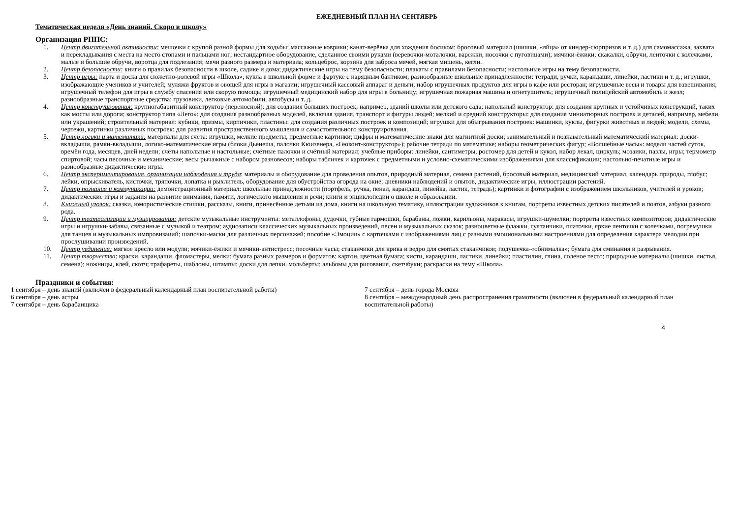ЕЖЕДНЕВНЫЙ ПЛАН НА СЕНТЯБРЬ
Тематическая неделя «День знаний. Скоро в школу»
Организация РППС:
1. Центр двигательной активности: мешочки с крупой разной формы для ходьбы; массажные коврики; канат-верёвка для хождения босиком; бросовый материал (шишки, «яйца» от киндер-сюрпризов и т. д.) для самомассажа, захвата и перекладывания с места на место стопами и пальцами ног; нестандартное оборудование, сделанное своими руками (веревочки-моталочки, варежки, носочки с пуговицами); мячики-ёжики; скакалки, обручи, ленточки с колечками, малые и большие обручи, воротца для подлезания; мячи разного размера и материала; кольцеброс, корзина для заброса мячей, мягкая мишень, кегли.
2. Центр безопасности: книги о правилах безопасности в школе, садике и дома; дидактические игры на тему безопасности; плакаты с правилами безопасности; настольные игры на тему безопасности.
3. Центр игры: парта и доска для сюжетно-ролевой игры «Школа»; кукла в школьной форме и фартуке с нарядным бантиком; разнообразные школьные принадлежности: тетради, ручки, карандаши, линейки, ластики и т. д.; игрушки, изображающие учеников и учителей; муляжи фруктов и овощей для игры в магазин; игрушечный кассовый аппарат и деньги; набор игрушечных продуктов для игры в кафе или ресторан; игрушечные весы и товары для взвешивания; игрушечный телефон для игры в службу спасения или скорую помощь; игрушечный медицинский набор для игры в больницу; игрушечная пожарная машина и огнетушитель; игрушечный полицейский автомобиль и жезл; разнообразные транспортные средства: грузовики, легковые автомобили, автобусы и т. д.
4. Центр конструирования: крупногабаритный конструктор (переносной): для создания больших построек, например, зданий школы или детского сада; напольный конструктор: для создания крупных и устойчивых конструкций, таких как мосты или дороги; конструктор типа «Лего»: для создания разнообразных моделей, включая здания, транспорт и фигуры людей; мелкий и средний конструкторы: для создания миниатюрных построек и деталей, например, мебели или украшений; строительный материал: кубики, призмы, кирпичики, пластины: для создания различных построек и композиций; игрушки для обыгрывания построек: машинки, куклы, фигурки животных и людей; модели, схемы, чертежи, картинки различных построек: для развития пространственного мышления и самостоятельного конструирования.
5. Центр логики и математики: материалы для счёта: игрушки, мелкие предметы, предметные картинки; цифры и математические знаки для магнитной доски; занимательный и познавательный математический материал: доски-вкладыши, рамки-вкладыши, логико-математические игры (блоки Дьенеша, палочки Кюизенера, «Геоконт-конструктор»); рабочие тетради по математике; наборы геометрических фигур; «Волшебные часы»: модели частей суток, времён года, месяцев, дней недели; счёты напольные и настольные; счётные палочки и счётный материал; учебные приборы: линейки, сантиметры, ростомер для детей и кукол, набор лекал, циркуль; мозаики, пазлы, игры; термометр спиртовой; часы песочные и механические; весы рычажные с набором разновесов; наборы табличек и карточек с предметными и условно-схематическими изображениями для классификации; настольно-печатные игры и разнообразные дидактические игры.
6. Центр экспериментирования, организации наблюдения и труда: материалы и оборудование для проведения опытов, природный материал, семена растений, бросовый материал, медицинский материал, календарь природы, глобус; лейки, опрыскиватель, кисточки, тряпочки, лопатка и рыхлитель, оборудование для обустройства огорода на окне; дневники наблюдений и опытов, дидактические игры, иллюстрации растений.
7. Центр познания и коммуникации: демонстрационный материал: школьные принадлежности (портфель, ручка, пенал, карандаш, линейка, ластик, тетрадь); картинки и фотографии с изображением школьников, учителей и уроков; дидактические игры и задания на развитие внимания, памяти, логического мышления и речи; книги и энциклопедии о школе и образовании.
8. Книжный уголок: сказки, юмористические стишки, рассказы, книги, принесённые детьми из дома, книги на школьную тематику, иллюстрации художников к книгам, портреты известных детских писателей и поэтов, азбуки разного рода.
9. Центр театрализации и музицирования: детские музыкальные инструменты: металлофоны, дудочки, губные гармошки, барабаны, ложки, карильоны, маракасы, игрушки-шумелки; портреты известных композиторов; дидактические игры и игрушки-забавы, связанные с музыкой и театром; аудиозаписи классических музыкальных произведений, песен и музыкальных сказок; разноцветные флажки, султанчики, платочки, яркие ленточки с колечками, погремушки для танцев и музыкальных импровизаций; шапочки-маски для различных персонажей; пособие «Эмоции» с карточками с изображениями лиц с разными эмоциональными настроениями для определения характера мелодии при прослушивании произведений.
10. Центр уединения: мягкое кресло или модули; мячики-ёжики и мячики-антистресс; песочные часы; стаканчики для крика и ведро для смятых стаканчиков; подушечка-«обнималка»; бумага для сминания и разрывания.
11. Центр творчества: краски, карандаши, фломастеры, мелки; бумага разных размеров и форматов; картон, цветная бумага; кисти, карандаши, ластики, линейки; пластилин, глина, соленое тесто; природные материалы (шишки, листья, семена); ножницы, клей, скотч; трафареты, шаблоны, штампы; доски для лепки, мольберты; альбомы для рисования, скетчбуки; раскраски на тему «Школа».
Праздники и события:
1 сентября – день знаний (включен в федеральный календарный план воспитательной работы)
6 сентября – день астры
7 сентября – день барабанщика
7 сентября – день города Москвы
8 сентября – международный день распространения грамотности (включен в федеральный календарный план воспитательной работы)
4